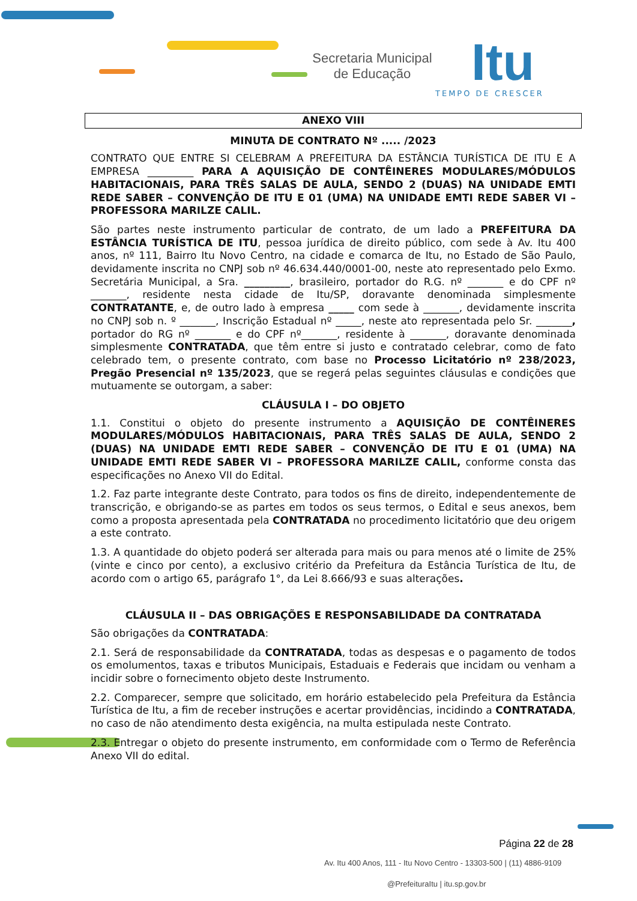Secretaria Municipal de Educação
Itu
TEMPO DE CRESCER
ANEXO VIII
MINUTA DE CONTRATO Nº ..... /2023
CONTRATO QUE ENTRE SI CELEBRAM A PREFEITURA DA ESTÂNCIA TURÍSTICA DE ITU E A EMPRESA _________ PARA A AQUISIÇÃO DE CONTÊINERES MODULARES/MÓDULOS HABITACIONAIS, PARA TRÊS SALAS DE AULA, SENDO 2 (DUAS) NA UNIDADE EMTI REDE SABER – CONVENÇÃO DE ITU E 01 (UMA) NA UNIDADE EMTI REDE SABER VI – PROFESSORA MARILZE CALIL.
São partes neste instrumento particular de contrato, de um lado a PREFEITURA DA ESTÂNCIA TURÍSTICA DE ITU, pessoa jurídica de direito público, com sede à Av. Itu 400 anos, nº 111, Bairro Itu Novo Centro, na cidade e comarca de Itu, no Estado de São Paulo, devidamente inscrita no CNPJ sob nº 46.634.440/0001-00, neste ato representado pelo Exmo. Secretária Municipal, a Sra. _________, brasileiro, portador do R.G. nº _______ e do CPF nº _______, residente nesta cidade de Itu/SP, doravante denominada simplesmente CONTRATANTE, e, de outro lado à empresa _____ com sede à _______, devidamente inscrita no CNPJ sob n. º _______, Inscrição Estadual nº _____, neste ato representada pelo Sr. _______, portador do RG nº _______ e do CPF nº_______, residente à _______, doravante denominada simplesmente CONTRATADA, que têm entre si justo e contratado celebrar, como de fato celebrado tem, o presente contrato, com base no Processo Licitatório nº 238/2023, Pregão Presencial nº 135/2023, que se regerá pelas seguintes cláusulas e condições que mutuamente se outorgam, a saber:
CLÁUSULA I – DO OBJETO
1.1. Constitui o objeto do presente instrumento a AQUISIÇÃO DE CONTÊINERES MODULARES/MÓDULOS HABITACIONAIS, PARA TRÊS SALAS DE AULA, SENDO 2 (DUAS) NA UNIDADE EMTI REDE SABER – CONVENÇÃO DE ITU E 01 (UMA) NA UNIDADE EMTI REDE SABER VI – PROFESSORA MARILZE CALIL, conforme consta das especificações no Anexo VII do Edital.
1.2. Faz parte integrante deste Contrato, para todos os fins de direito, independentemente de transcrição, e obrigando-se as partes em todos os seus termos, o Edital e seus anexos, bem como a proposta apresentada pela CONTRATADA no procedimento licitatório que deu origem a este contrato.
1.3. A quantidade do objeto poderá ser alterada para mais ou para menos até o limite de 25% (vinte e cinco por cento), a exclusivo critério da Prefeitura da Estância Turística de Itu, de acordo com o artigo 65, parágrafo 1°, da Lei 8.666/93 e suas alterações.
CLÁUSULA II – DAS OBRIGAÇÕES E RESPONSABILIDADE DA CONTRATADA
São obrigações da CONTRATADA:
2.1. Será de responsabilidade da CONTRATADA, todas as despesas e o pagamento de todos os emolumentos, taxas e tributos Municipais, Estaduais e Federais que incidam ou venham a incidir sobre o fornecimento objeto deste Instrumento.
2.2. Comparecer, sempre que solicitado, em horário estabelecido pela Prefeitura da Estância Turística de Itu, a fim de receber instruções e acertar providências, incidindo a CONTRATADA, no caso de não atendimento desta exigência, na multa estipulada neste Contrato.
2.3. Entregar o objeto do presente instrumento, em conformidade com o Termo de Referência Anexo VII do edital.
Página 22 de 28
Av. Itu 400 Anos, 111 - Itu Novo Centro - 13303-500 | (11) 4886-9109
@PrefeituraItu | itu.sp.gov.br